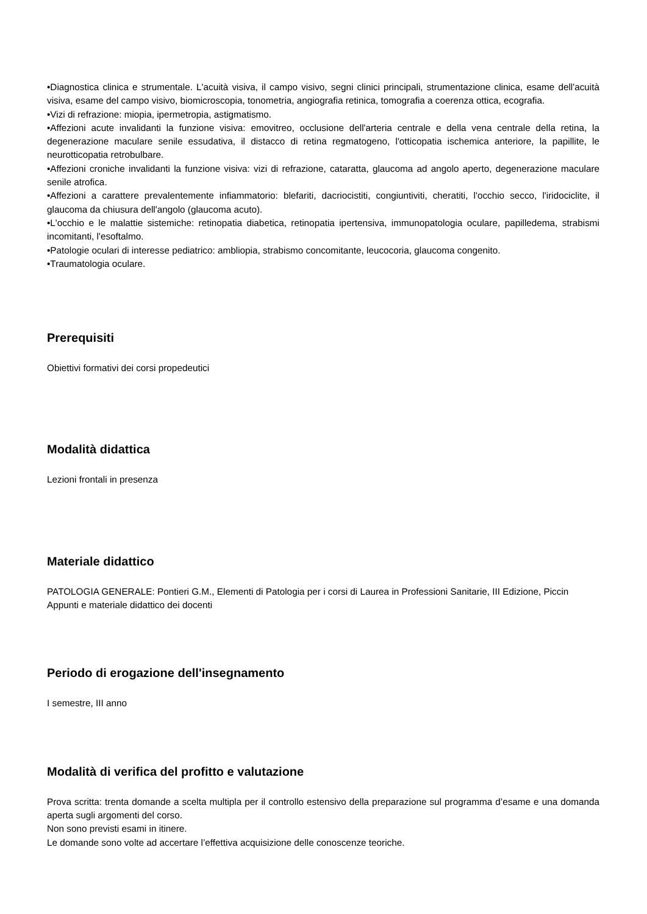•Diagnostica clinica e strumentale. L'acuità visiva, il campo visivo, segni clinici principali, strumentazione clinica, esame dell'acuità visiva, esame del campo visivo, biomicroscopia, tonometria, angiografia retinica, tomografia a coerenza ottica, ecografia.
•Vizi di refrazione: miopia, ipermetropia, astigmatismo.
•Affezioni acute invalidanti la funzione visiva: emovitreo, occlusione dell'arteria centrale e della vena centrale della retina, la degenerazione maculare senile essudativa, il distacco di retina regmatogeno, l'otticopatia ischemica anteriore, la papillite, le neurotticopatia retrobulbare.
•Affezioni croniche invalidanti la funzione visiva: vizi di refrazione, cataratta, glaucoma ad angolo aperto, degenerazione maculare senile atrofica.
•Affezioni a carattere prevalentemente infiammatorio: blefariti, dacriocistiti, congiuntiviti, cheratiti, l'occhio secco, l'iridociclite, il glaucoma da chiusura dell'angolo (glaucoma acuto).
•L'occhio e le malattie sistemiche: retinopatia diabetica, retinopatia ipertensiva, immunopatologia oculare, papilledema, strabismi incomitanti, l'esoftalmo.
•Patologie oculari di interesse pediatrico: ambliopia, strabismo concomitante, leucocoria, glaucoma congenito.
•Traumatologia oculare.
Prerequisiti
Obiettivi formativi dei corsi propedeutici
Modalità didattica
Lezioni frontali in presenza
Materiale didattico
PATOLOGIA GENERALE: Pontieri G.M., Elementi di Patologia per i corsi di Laurea in Professioni Sanitarie, III Edizione, Piccin
Appunti e materiale didattico dei docenti
Periodo di erogazione dell'insegnamento
I semestre, III anno
Modalità di verifica del profitto e valutazione
Prova scritta: trenta domande a scelta multipla per il controllo estensivo della preparazione sul programma d’esame e una domanda aperta sugli argomenti del corso.
Non sono previsti esami in itinere.
Le domande sono volte ad accertare l’effettiva acquisizione delle conoscenze teoriche.